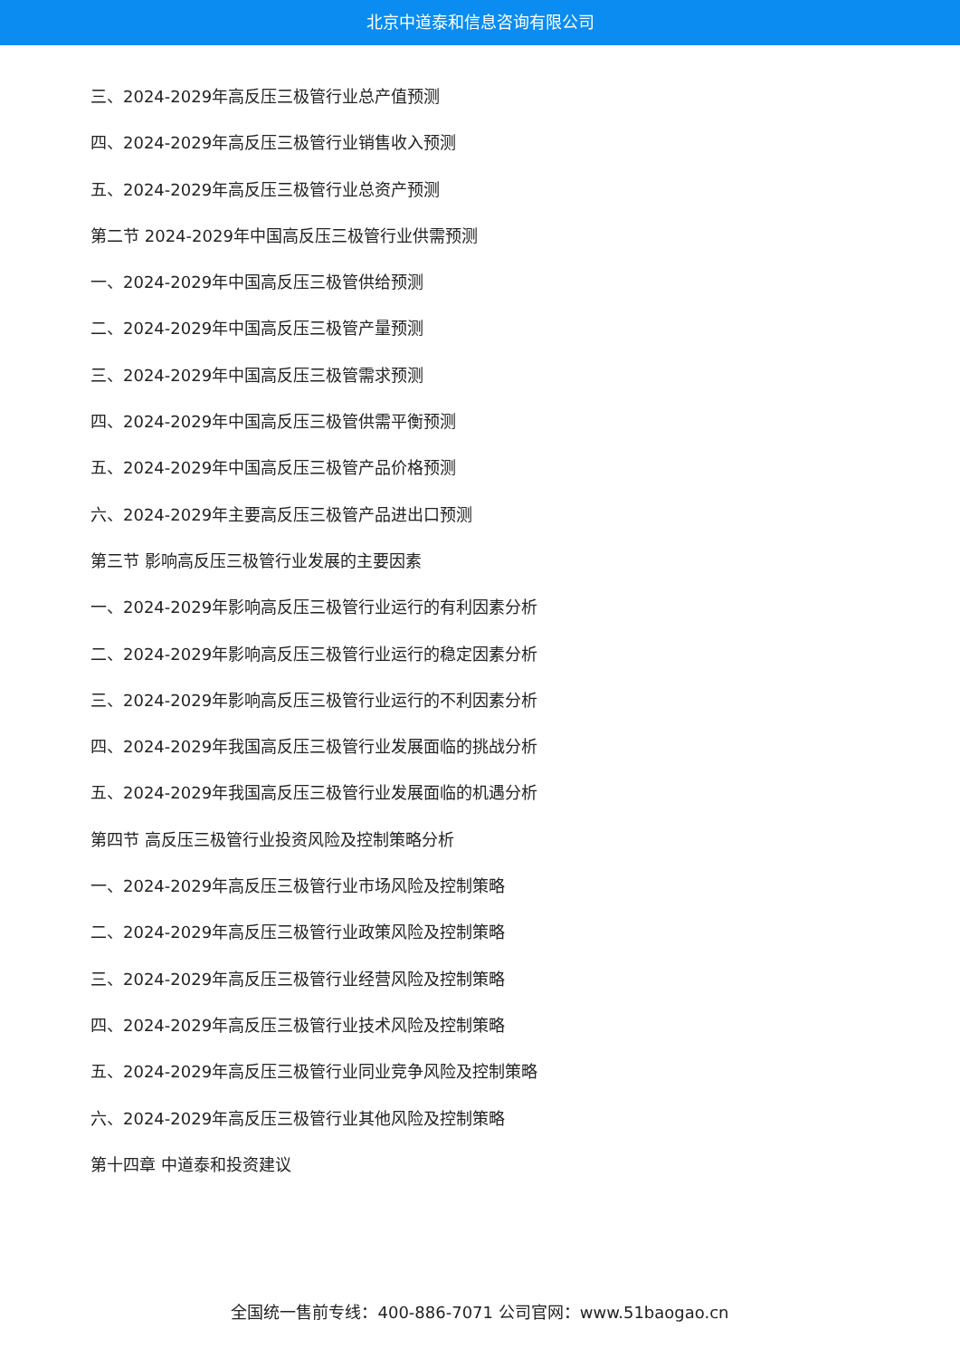北京中道泰和信息咨询有限公司
三、2024-2029年高反压三极管行业总产值预测
四、2024-2029年高反压三极管行业销售收入预测
五、2024-2029年高反压三极管行业总资产预测
第二节 2024-2029年中国高反压三极管行业供需预测
一、2024-2029年中国高反压三极管供给预测
二、2024-2029年中国高反压三极管产量预测
三、2024-2029年中国高反压三极管需求预测
四、2024-2029年中国高反压三极管供需平衡预测
五、2024-2029年中国高反压三极管产品价格预测
六、2024-2029年主要高反压三极管产品进出口预测
第三节 影响高反压三极管行业发展的主要因素
一、2024-2029年影响高反压三极管行业运行的有利因素分析
二、2024-2029年影响高反压三极管行业运行的稳定因素分析
三、2024-2029年影响高反压三极管行业运行的不利因素分析
四、2024-2029年我国高反压三极管行业发展面临的挑战分析
五、2024-2029年我国高反压三极管行业发展面临的机遇分析
第四节 高反压三极管行业投资风险及控制策略分析
一、2024-2029年高反压三极管行业市场风险及控制策略
二、2024-2029年高反压三极管行业政策风险及控制策略
三、2024-2029年高反压三极管行业经营风险及控制策略
四、2024-2029年高反压三极管行业技术风险及控制策略
五、2024-2029年高反压三极管行业同业竞争风险及控制策略
六、2024-2029年高反压三极管行业其他风险及控制策略
第十四章 中道泰和投资建议
全国统一售前专线：400-886-7071 公司官网：www.51baogao.cn